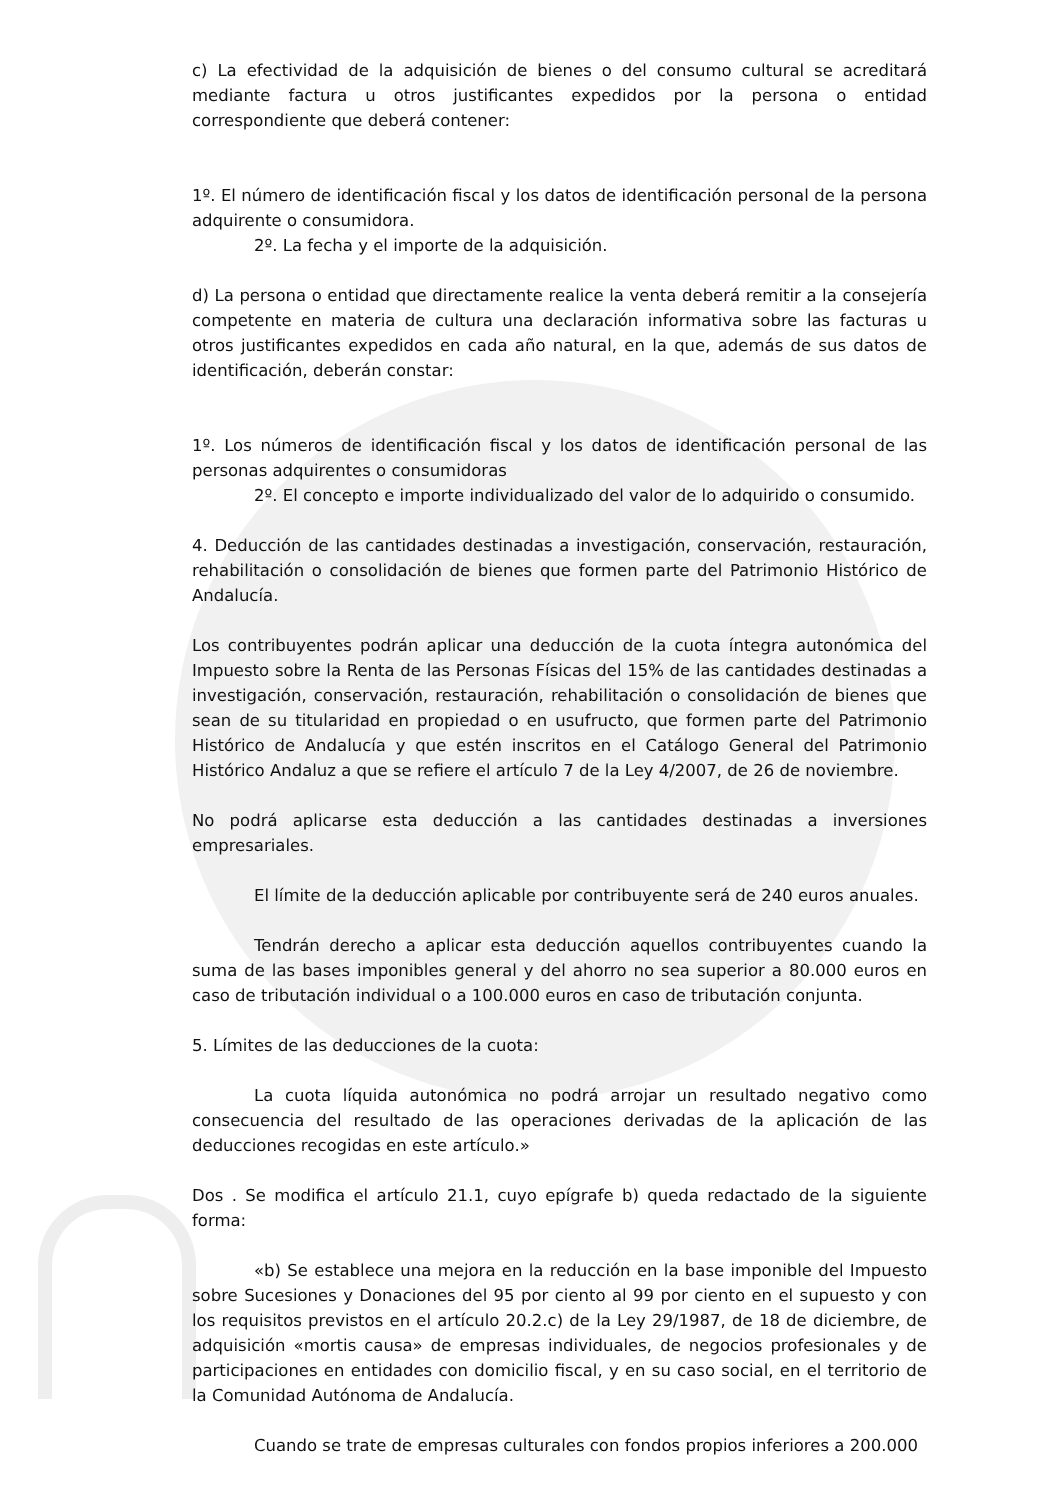c) La efectividad de la adquisición de bienes o del consumo cultural se acreditará mediante factura u otros justificantes expedidos por la persona o entidad correspondiente que deberá contener:
1º. El número de identificación fiscal y los datos de identificación personal de la persona adquirente o consumidora.
2º. La fecha y el importe de la adquisición.
d) La persona o entidad que directamente realice la venta deberá remitir a la consejería competente en materia de cultura una declaración informativa sobre las facturas u otros justificantes expedidos en cada año natural, en la que, además de sus datos de identificación, deberán constar:
1º. Los números de identificación fiscal y los datos de identificación personal de las personas adquirentes o consumidoras
2º. El concepto e importe individualizado del valor de lo adquirido o consumido.
4. Deducción de las cantidades destinadas a investigación, conservación, restauración, rehabilitación o consolidación de bienes que formen parte del Patrimonio Histórico de Andalucía.
Los contribuyentes podrán aplicar una deducción de la cuota íntegra autonómica del Impuesto sobre la Renta de las Personas Físicas del 15% de las cantidades destinadas a investigación, conservación, restauración, rehabilitación o consolidación de bienes que sean de su titularidad en propiedad o en usufructo, que formen parte del Patrimonio Histórico de Andalucía y que estén inscritos en el Catálogo General del Patrimonio Histórico Andaluz a que se refiere el artículo 7 de la Ley 4/2007, de 26 de noviembre.
No podrá aplicarse esta deducción a las cantidades destinadas a inversiones empresariales.
El límite de la deducción aplicable por contribuyente será de 240 euros anuales.
Tendrán derecho a aplicar esta deducción aquellos contribuyentes cuando la suma de las bases imponibles general y del ahorro no sea superior a 80.000 euros en caso de tributación individual o a 100.000 euros en caso de tributación conjunta.
5. Límites de las deducciones de la cuota:
La cuota líquida autonómica no podrá arrojar un resultado negativo como consecuencia del resultado de las operaciones derivadas de la aplicación de las deducciones recogidas en este artículo.»
Dos . Se modifica el artículo 21.1, cuyo epígrafe b) queda redactado de la siguiente forma:
«b) Se establece una mejora en la reducción en la base imponible del Impuesto sobre Sucesiones y Donaciones del 95 por ciento al 99 por ciento en el supuesto y con los requisitos previstos en el artículo 20.2.c) de la Ley 29/1987, de 18 de diciembre, de adquisición «mortis causa» de empresas individuales, de negocios profesionales y de participaciones en entidades con domicilio fiscal, y en su caso social, en el territorio de la Comunidad Autónoma de Andalucía.
Cuando se trate de empresas culturales con fondos propios inferiores a 200.000